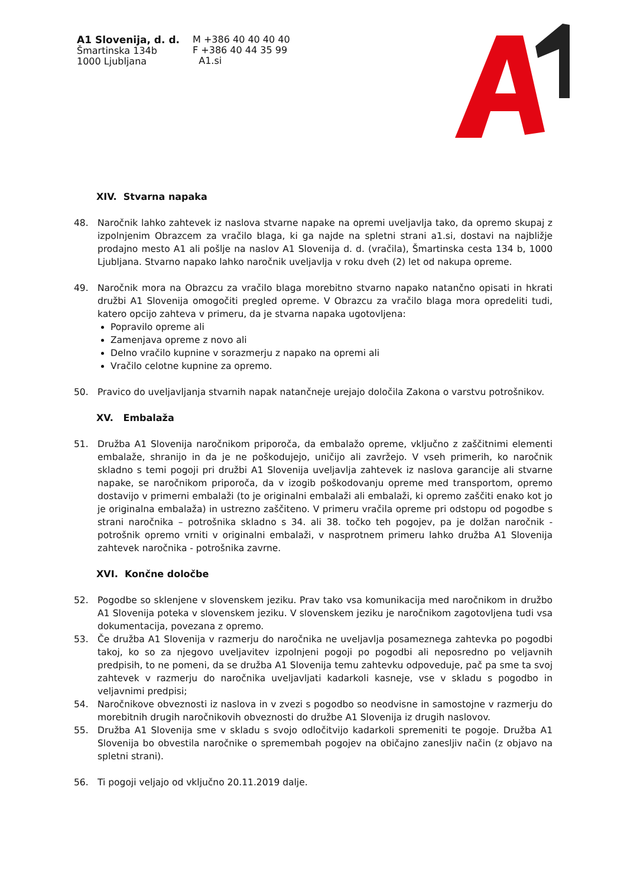A1 Slovenija, d. d.
Šmartinska 134b
1000 Ljubljana
M +386 40 40 40 40
F +386 40 44 35 99
A1.si
XIV. Stvarna napaka
48. Naročnik lahko zahtevek iz naslova stvarne napake na opremi uveljavlja tako, da opremo skupaj z izpolnjenim Obrazcem za vračilo blaga, ki ga najde na spletni strani a1.si, dostavi na najbližje prodajno mesto A1 ali pošlje na naslov A1 Slovenija d. d. (vračila), Šmartinska cesta 134 b, 1000 Ljubljana. Stvarno napako lahko naročnik uveljavlja v roku dveh (2) let od nakupa opreme.
49. Naročnik mora na Obrazcu za vračilo blaga morebitno stvarno napako natančno opisati in hkrati družbi A1 Slovenija omogočiti pregled opreme. V Obrazcu za vračilo blaga mora opredeliti tudi, katero opcijo zahteva v primeru, da je stvarna napaka ugotovljena:
Popravilo opreme ali
Zamenjava opreme z novo ali
Delno vračilo kupnine v sorazmerju z napako na opremi ali
Vračilo celotne kupnine za opremo.
50. Pravico do uveljavljanja stvarnih napak natančneje urejajo določila Zakona o varstvu potrošnikov.
XV. Embalaža
51. Družba A1 Slovenija naročnikom priporoča, da embalažo opreme, vključno z zaščitnimi elementi embalaže, shranijo in da je ne poškodujejo, uničijo ali zavržejo. V vseh primerih, ko naročnik skladno s temi pogoji pri družbi A1 Slovenija uveljavlja zahtevek iz naslova garancije ali stvarne napake, se naročnikom priporoča, da v izogib poškodovanju opreme med transportom, opremo dostavijo v primerni embalaži (to je originalni embalaži ali embalaži, ki opremo zaščiti enako kot jo je originalna embalaža) in ustrezno zaščiteno. V primeru vračila opreme pri odstopu od pogodbe s strani naročnika – potrošnika skladno s 34. ali 38. točko teh pogojev, pa je dolžan naročnik - potrošnik opremo vrniti v originalni embalaži, v nasprotnem primeru lahko družba A1 Slovenija zahtevek naročnika - potrošnika zavrne.
XVI. Končne določbe
52. Pogodbe so sklenjene v slovenskem jeziku. Prav tako vsa komunikacija med naročnikom in družbo A1 Slovenija poteka v slovenskem jeziku. V slovenskem jeziku je naročnikom zagotovljena tudi vsa dokumentacija, povezana z opremo.
53. Če družba A1 Slovenija v razmerju do naročnika ne uveljavlja posameznega zahtevka po pogodbi takoj, ko so za njegovo uveljavitev izpolnjeni pogoji po pogodbi ali neposredno po veljavnih predpisih, to ne pomeni, da se družba A1 Slovenija temu zahtevku odpoveduje, pač pa sme ta svoj zahtevek v razmerju do naročnika uveljavljati kadarkoli kasneje, vse v skladu s pogodbo in veljavnimi predpisi;
54. Naročnikove obveznosti iz naslova in v zvezi s pogodbo so neodvisne in samostojne v razmerju do morebitnih drugih naročnikovih obveznosti do družbe A1 Slovenija iz drugih naslovov.
55. Družba A1 Slovenija sme v skladu s svojo odločitvijo kadarkoli spremeniti te pogoje. Družba A1 Slovenija bo obvestila naročnike o spremembah pogojev na običajno zanesljiv način (z objavo na spletni strani).
56. Ti pogoji veljajo od vključno 20.11.2019 dalje.